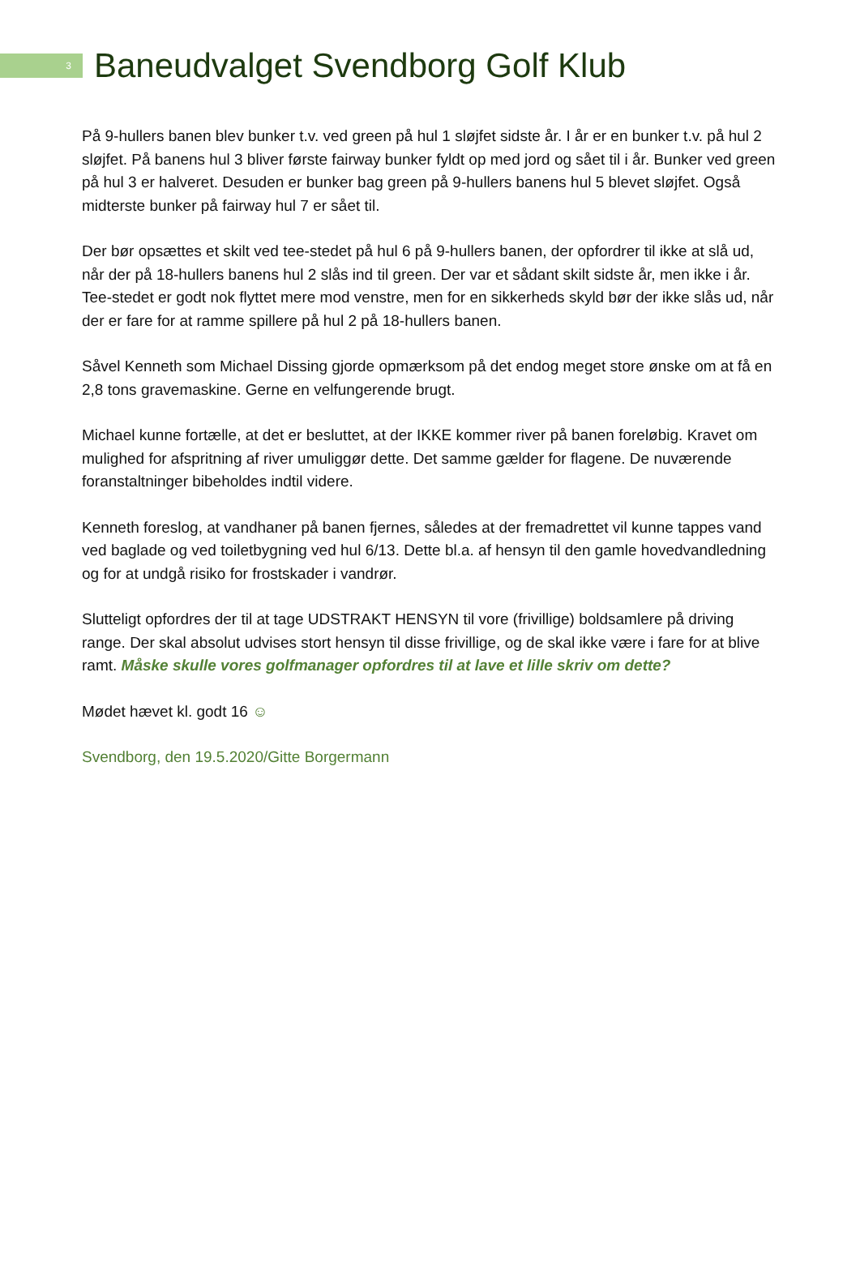3
Baneudvalget Svendborg Golf Klub
På 9-hullers banen blev bunker t.v. ved green på hul 1 sløjfet sidste år. I år er en bunker t.v. på hul 2 sløjfet. På banens hul 3 bliver første fairway bunker fyldt op med jord og sået til i år. Bunker ved green på hul 3 er halveret. Desuden er bunker bag green på 9-hullers banens hul 5 blevet sløjfet. Også midterste bunker på fairway hul 7 er sået til.
Der bør opsættes et skilt ved tee-stedet på hul 6 på 9-hullers banen, der opfordrer til ikke at slå ud, når der på 18-hullers banens hul 2 slås ind til green. Der var et sådant skilt sidste år, men ikke i år. Tee-stedet er godt nok flyttet mere mod venstre, men for en sikkerheds skyld bør der ikke slås ud, når der er fare for at ramme spillere på hul 2 på 18-hullers banen.
Såvel Kenneth som Michael Dissing gjorde opmærksom på det endog meget store ønske om at få en 2,8 tons gravemaskine. Gerne en velfungerende brugt.
Michael kunne fortælle, at det er besluttet, at der IKKE kommer river på banen foreløbig. Kravet om mulighed for afspritning af river umuliggør dette. Det samme gælder for flagene. De nuværende foranstaltninger bibeholdes indtil videre.
Kenneth foreslog, at vandhaner på banen fjernes, således at der fremadrettet vil kunne tappes vand ved baglade og ved toiletbygning ved hul 6/13. Dette bl.a. af hensyn til den gamle hovedvandledning og for at undgå risiko for frostskader i vandrør.
Slutteligt opfordres der til at tage UDSTRAKT HENSYN til vore (frivillige) boldsamlere på driving range. Der skal absolut udvises stort hensyn til disse frivillige, og de skal ikke være i fare for at blive ramt. Måske skulle vores golfmanager opfordres til at lave et lille skriv om dette?
Mødet hævet kl. godt 16 ☺
Svendborg, den 19.5.2020/Gitte Borgermann